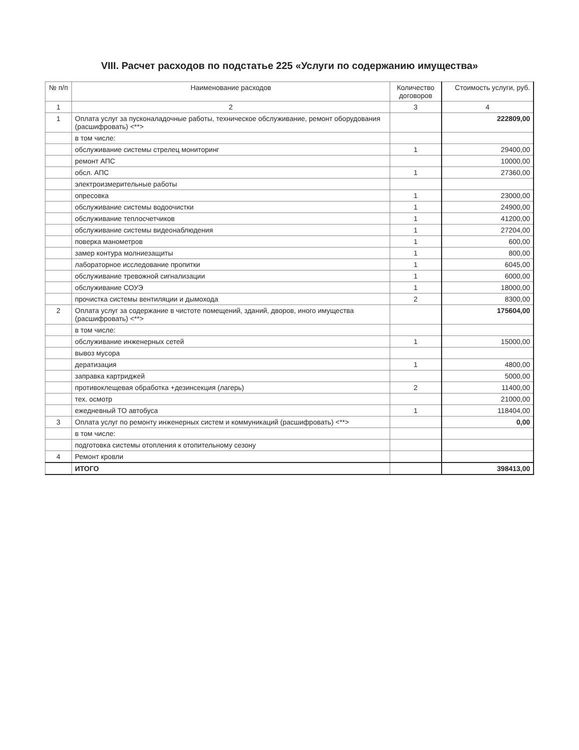VIII. Расчет расходов по подстатье 225 «Услуги по содержанию имущества»
| № п/п | Наименование расходов | Количество договоров | Стоимость услуги, руб. |
| --- | --- | --- | --- |
| 1 | 2 | 3 | 4 |
| 1 | Оплата услуг за пусконаладочные работы, техническое обслуживание, ремонт оборудования (расшифровать) <**> | | 222809,00 |
| | в том числе: | | |
| | обслуживание системы стрелец мониторинг | 1 | 29400,00 |
| | ремонт АПС | | 10000,00 |
| | обсл. АПС | 1 | 27360,00 |
| | электроизмерительные работы | | |
| | опресовка | 1 | 23000,00 |
| | обслуживание системы водоочистки | 1 | 24900,00 |
| | обслуживание теплосчетчиков | 1 | 41200,00 |
| | обслуживание системы видеонаблюдения | 1 | 27204,00 |
| | поверка манометров | 1 | 600,00 |
| | замер контура молниезащиты | 1 | 800,00 |
| | лабораторное исследование пропитки | 1 | 6045,00 |
| | обслуживание тревожной сигнализации | 1 | 6000,00 |
| | обслуживание СОУЭ | 1 | 18000,00 |
| | прочистка системы вентиляции и дымохода | 2 | 8300,00 |
| 2 | Оплата услуг за содержание в чистоте помещений, зданий, дворов, иного имущества (расшифровать) <**> | | 175604,00 |
| | в том числе: | | |
| | обслуживание инженерных сетей | 1 | 15000,00 |
| | вывоз мусора | | |
| | дератизация | 1 | 4800,00 |
| | заправка картриджей | | 5000,00 |
| | противоклещевая обработка +дезинсекция (лагерь) | 2 | 11400,00 |
| | тех. осмотр | | 21000,00 |
| | ежедневный ТО автобуса | 1 | 118404,00 |
| 3 | Оплата услуг по ремонту инженерных систем и коммуникаций (расшифровать) <**> | | 0,00 |
| | в том числе: | | |
| | подготовка системы отопления к отопительному сезону | | |
| 4 | Ремонт кровли | | |
| | ИТОГО | | 398413,00 |